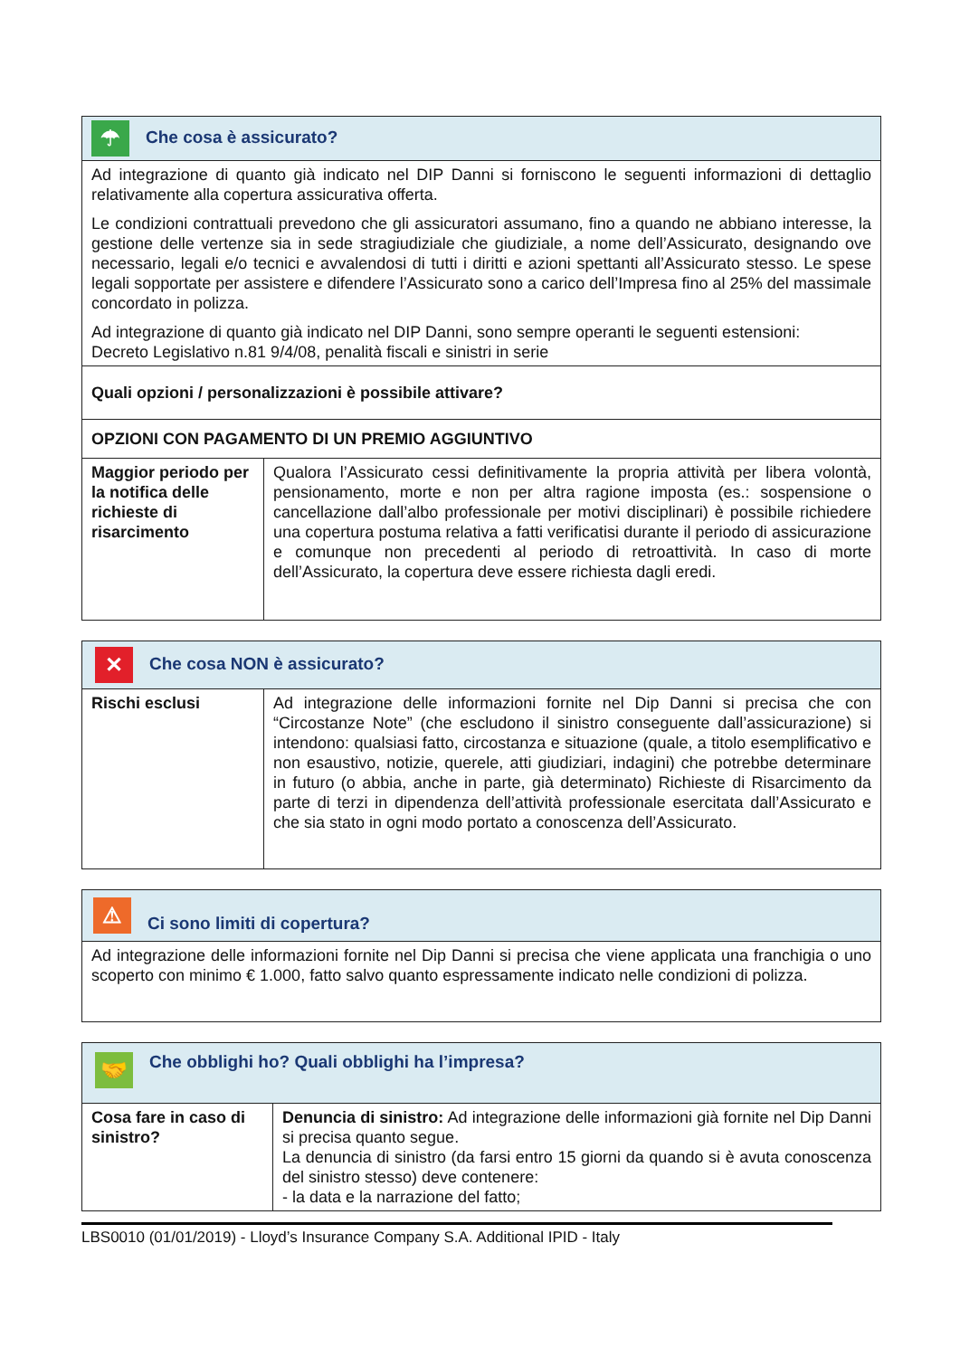| ☂ Che cosa è assicurato? | |
| --- | --- |
| Ad integrazione di quanto già indicato nel DIP Danni si forniscono le seguenti informazioni di dettaglio relativamente alla copertura assicurativa offerta. Le condizioni contrattuali prevedono che gli assicuratori assumano, fino a quando ne abbiano interesse, la gestione delle vertenze sia in sede stragiudiziale che giudiziale, a nome dell’Assicurato, designando ove necessario, legali e/o tecnici e avvalendosi di tutti i diritti e azioni spettanti all’Assicurato stesso. Le spese legali sopportate per assistere e difendere l’Assicurato sono a carico dell’Impresa fino al 25% del massimale concordato in polizza. Ad integrazione di quanto già indicato nel DIP Danni, sono sempre operanti le seguenti estensioni: Decreto Legislativo n.81 9/4/08, penalità fiscali e sinistri in serie | |
| Quali opzioni / personalizzazioni è possibile attivare? | |
| OPZIONI CON PAGAMENTO DI UN PREMIO AGGIUNTIVO | |
| Maggior periodo per la notifica delle richieste di risarcimento | Qualora l’Assicurato cessi definitivamente la propria attività per libera volontà, pensionamento, morte e non per altra ragione imposta (es.: sospensione o cancellazione dall’albo professionale per motivi disciplinari) è possibile richiedere una copertura postuma relativa a fatti verificatisi durante il periodo di assicurazione e comunque non precedenti al periodo di retroattività. In caso di morte dell’Assicurato, la copertura deve essere richiesta dagli eredi. |
| ✕ Che cosa NON è assicurato? | |
| --- | --- |
| Rischi esclusi | Ad integrazione delle informazioni fornite nel Dip Danni si precisa che con “Circostanze Note” (che escludono il sinistro conseguente dall’assicurazione) si intendono: qualsiasi fatto, circostanza e situazione (quale, a titolo esemplificativo e non esaustivo, notizie, querele, atti giudiziari, indagini) che potrebbe determinare in futuro (o abbia, anche in parte, già determinato) Richieste di Risarcimento da parte di terzi in dipendenza dell’attività professionale esercitata dall’Assicurato e che sia stato in ogni modo portato a conoscenza dell’Assicurato. |
| ⚠ Ci sono limiti di copertura? |
| --- |
| Ad integrazione delle informazioni fornite nel Dip Danni si precisa che viene applicata una franchigia o uno scoperto con minimo € 1.000, fatto salvo quanto espressamente indicato nelle condizioni di polizza. |
| 🤝 Che obblighi ho? Quali obblighi ha l’impresa? | |
| --- | --- |
| Cosa fare in caso di sinistro? | Denuncia di sinistro: Ad integrazione delle informazioni già fornite nel Dip Danni si precisa quanto segue. La denuncia di sinistro (da farsi entro 15 giorni da quando si è avuta conoscenza del sinistro stesso) deve contenere: - la data e la narrazione del fatto; |
LBS0010 (01/01/2019) - Lloyd’s Insurance Company S.A. Additional IPID - Italy